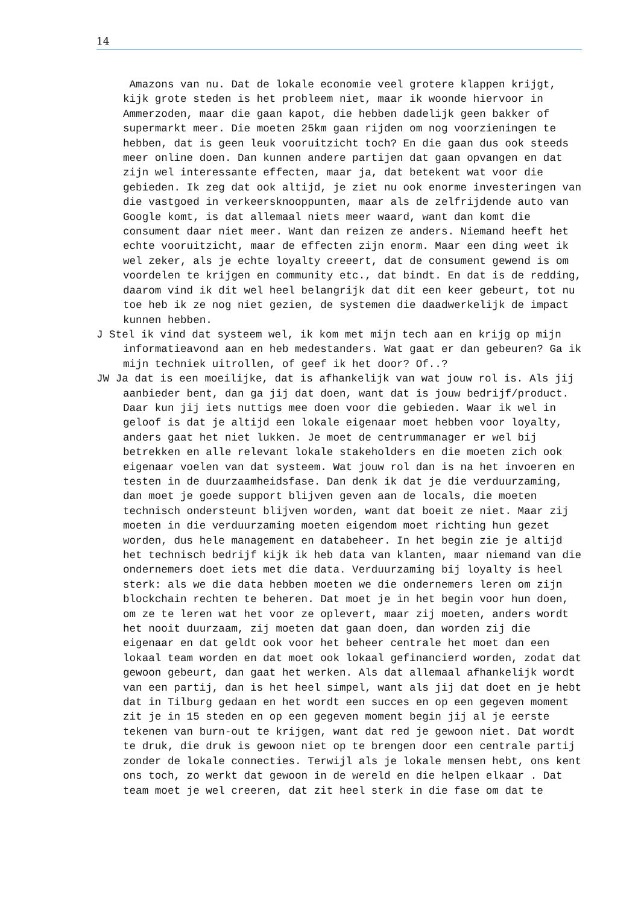14
Amazons van nu. Dat de lokale economie veel grotere klappen krijgt, kijk grote steden is het probleem niet, maar ik woonde hiervoor in Ammerzoden, maar die gaan kapot, die hebben dadelijk geen bakker of supermarkt meer. Die moeten 25km gaan rijden om nog voorzieningen te hebben, dat is geen leuk vooruitzicht toch? En die gaan dus ook steeds meer online doen. Dan kunnen andere partijen dat gaan opvangen en dat zijn wel interessante effecten, maar ja, dat betekent wat voor die gebieden. Ik zeg dat ook altijd, je ziet nu ook enorme investeringen van die vastgoed in verkeersknooppunten, maar als de zelfrijdende auto van Google komt, is dat allemaal niets meer waard, want dan komt die consument daar niet meer. Want dan reizen ze anders. Niemand heeft het echte vooruitzicht, maar de effecten zijn enorm. Maar een ding weet ik wel zeker, als je echte loyalty creeert, dat de consument gewend is om voordelen te krijgen en community etc., dat bindt. En dat is de redding, daarom vind ik dit wel heel belangrijk dat dit een keer gebeurt, tot nu toe heb ik ze nog niet gezien, de systemen die daadwerkelijk de impact kunnen hebben.
J Stel ik vind dat systeem wel, ik kom met mijn tech aan en krijg op mijn informatieavond aan en heb medestanders. Wat gaat er dan gebeuren? Ga ik mijn techniek uitrollen, of geef ik het door? Of..?
JW Ja dat is een moeilijke, dat is afhankelijk van wat jouw rol is. Als jij aanbieder bent, dan ga jij dat doen, want dat is jouw bedrijf/product. Daar kun jij iets nuttigs mee doen voor die gebieden. Waar ik wel in geloof is dat je altijd een lokale eigenaar moet hebben voor loyalty, anders gaat het niet lukken. Je moet de centrummanager er wel bij betrekken en alle relevant lokale stakeholders en die moeten zich ook eigenaar voelen van dat systeem. Wat jouw rol dan is na het invoeren en testen in de duurzaamheidsfase. Dan denk ik dat je die verduurzaming, dan moet je goede support blijven geven aan de locals, die moeten technisch ondersteunt blijven worden, want dat boeit ze niet. Maar zij moeten in die verduurzaming moeten eigendom moet richting hun gezet worden, dus hele management en databeheer. In het begin zie je altijd het technisch bedrijf kijk ik heb data van klanten, maar niemand van die ondernemers doet iets met die data. Verduurzaming bij loyalty is heel sterk: als we die data hebben moeten we die ondernemers leren om zijn blockchain rechten te beheren. Dat moet je in het begin voor hun doen, om ze te leren wat het voor ze oplevert, maar zij moeten, anders wordt het nooit duurzaam, zij moeten dat gaan doen, dan worden zij die eigenaar en dat geldt ook voor het beheer centrale het moet dan een lokaal team worden en dat moet ook lokaal gefinancierd worden, zodat dat gewoon gebeurt, dan gaat het werken. Als dat allemaal afhankelijk wordt van een partij, dan is het heel simpel, want als jij dat doet en je hebt dat in Tilburg gedaan en het wordt een succes en op een gegeven moment zit je in 15 steden en op een gegeven moment begin jij al je eerste tekenen van burn-out te krijgen, want dat red je gewoon niet. Dat wordt te druk, die druk is gewoon niet op te brengen door een centrale partij zonder de lokale connecties. Terwijl als je lokale mensen hebt, ons kent ons toch, zo werkt dat gewoon in de wereld en die helpen elkaar . Dat team moet je wel creeren, dat zit heel sterk in die fase om dat te